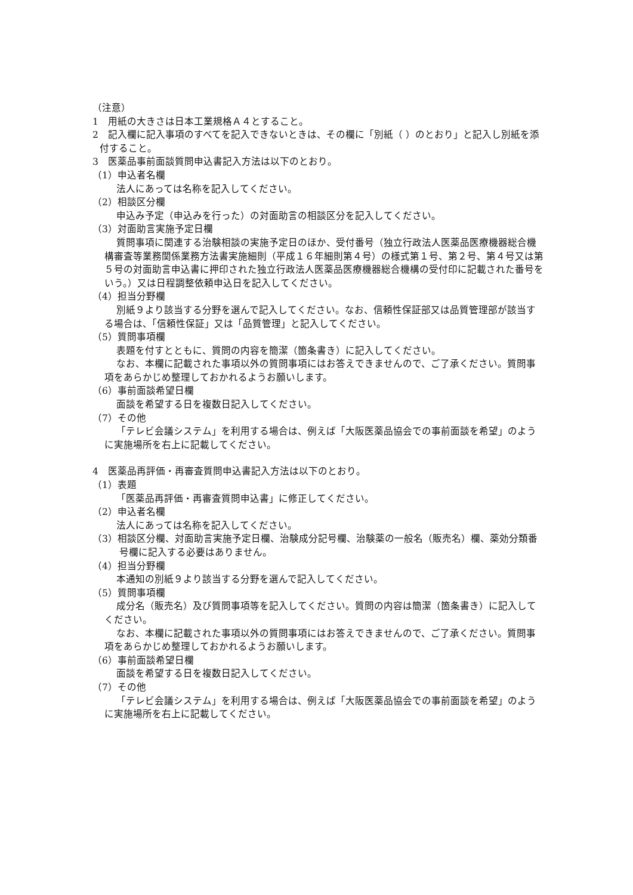（注意）
1　用紙の大きさは日本工業規格Ａ４とすること。
2　記入欄に記入事項のすべてを記入できないときは、その欄に「別紙（ ）のとおり」と記入し別紙を添付すること。
3　医薬品事前面談質問申込書記入方法は以下のとおり。
（1）申込者名欄
法人にあっては名称を記入してください。
（2）相談区分欄
申込み予定（申込みを行った）の対面助言の相談区分を記入してください。
（3）対面助言実施予定日欄
質問事項に関連する治験相談の実施予定日のほか、受付番号（独立行政法人医薬品医療機器総合機構審査等業務関係業務方法書実施細則（平成１６年細則第４号）の様式第１号、第２号、第４号又は第５号の対面助言申込書に押印された独立行政法人医薬品医療機器総合機構の受付印に記載された番号をいう。）又は日程調整依頼申込日を記入してください。
（4）担当分野欄
別紙９より該当する分野を選んで記入してください。なお、信頼性保証部又は品質管理部が該当する場合は、「信頼性保証」又は「品質管理」と記入してください。
（5）質問事項欄
表題を付すとともに、質問の内容を簡潔（箇条書き）に記入してください。
なお、本欄に記載された事項以外の質問事項にはお答えできませんので、ご了承ください。質問事項をあらかじめ整理しておかれるようお願いします。
（6）事前面談希望日欄
面談を希望する日を複数日記入してください。
（7）その他
「テレビ会議システム」を利用する場合は、例えば「大阪医薬品協会での事前面談を希望」のように実施場所を右上に記載してください。
4　医薬品再評価・再審査質問申込書記入方法は以下のとおり。
（1）表題
「医薬品再評価・再審査質問申込書」に修正してください。
（2）申込者名欄
法人にあっては名称を記入してください。
（3）相談区分欄、対面助言実施予定日欄、治験成分記号欄、治験薬の一般名（販売名）欄、薬効分類番号欄に記入する必要はありません。
（4）担当分野欄
本通知の別紙９より該当する分野を選んで記入してください。
（5）質問事項欄
成分名（販売名）及び質問事項等を記入してください。質問の内容は簡潔（箇条書き）に記入してください。
なお、本欄に記載された事項以外の質問事項にはお答えできませんので、ご了承ください。質問事項をあらかじめ整理しておかれるようお願いします。
（6）事前面談希望日欄
面談を希望する日を複数日記入してください。
（7）その他
「テレビ会議システム」を利用する場合は、例えば「大阪医薬品協会での事前面談を希望」のように実施場所を右上に記載してください。